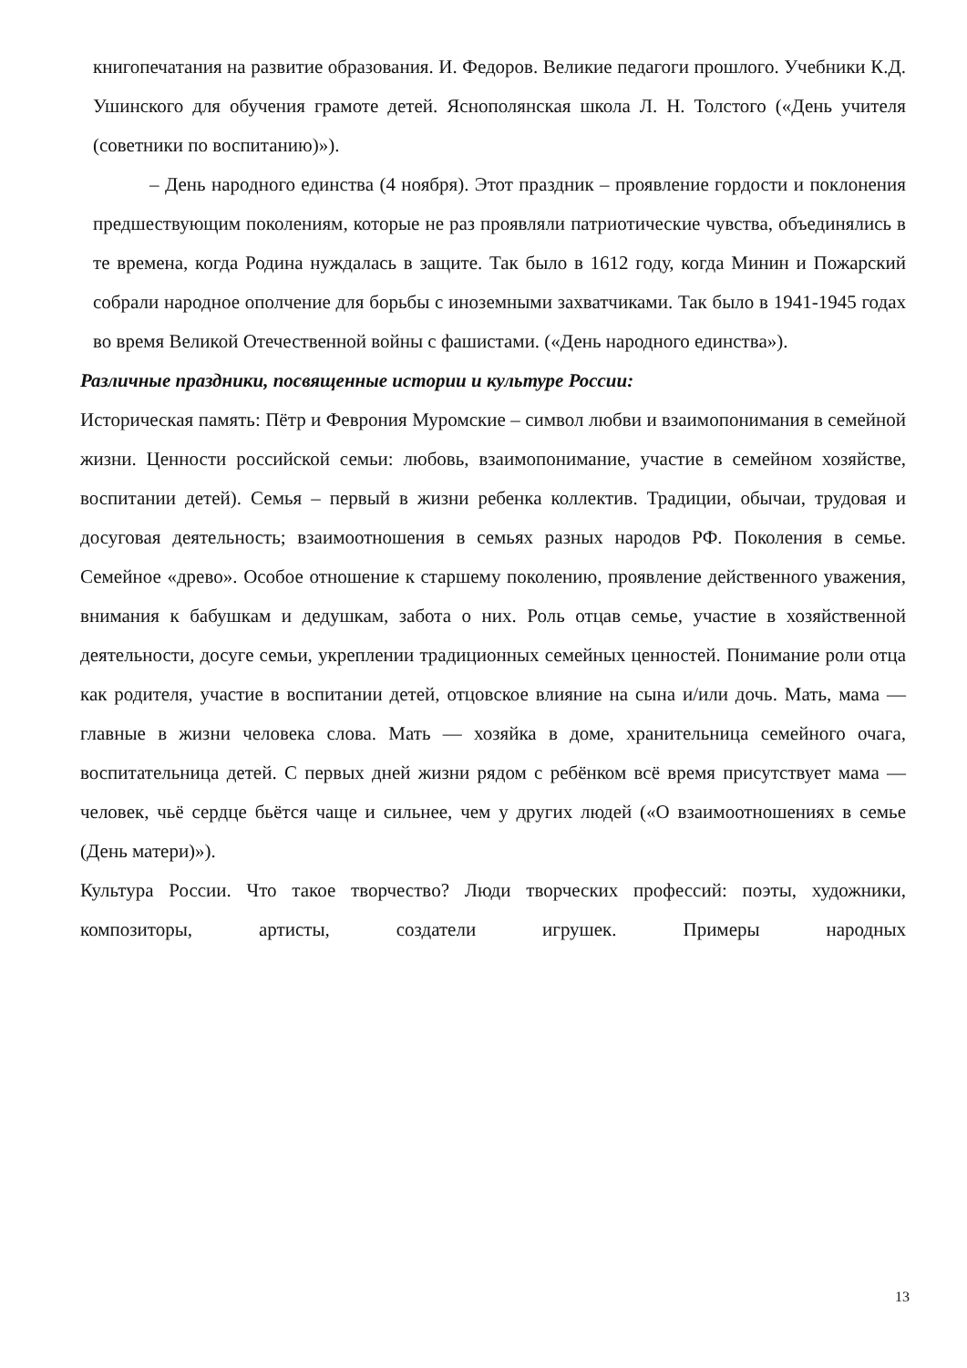книгопечатания на развитие образования. И. Федоров. Великие педагоги прошлого. Учебники К.Д. Ушинского для обучения грамоте детей. Яснополянская школа Л. Н. Толстого («День учителя (советники по воспитанию)»).
– День народного единства (4 ноября). Этот праздник – проявление гордости и поклонения предшествующим поколениям, которые не раз проявляли патриотические чувства, объединялись в те времена, когда Родина нуждалась в защите. Так было в 1612 году, когда Минин и Пожарский собрали народное ополчение для борьбы с иноземными захватчиками. Так было в 1941-1945 годах во время Великой Отечественной войны с фашистами. («День народного единства»).
Различные праздники, посвященные истории и культуре России:
Историческая память: Пётр и Феврония Муромские – символ любви и взаимопонимания в семейной жизни. Ценности российской семьи: любовь, взаимопонимание, участие в семейном хозяйстве, воспитании детей). Семья – первый в жизни ребенка коллектив. Традиции, обычаи, трудовая и досуговая деятельность; взаимоотношения в семьях разных народов РФ. Поколения в семье. Семейное «древо». Особое отношение к старшему поколению, проявление действенного уважения, внимания к бабушкам и дедушкам, забота о них. Роль отцав семье, участие в хозяйственной деятельности, досуге семьи, укреплении традиционных семейных ценностей. Понимание роли отца как родителя, участие в воспитании детей, отцовское влияние на сына и/или дочь. Мать, мама — главные в жизни человека слова. Мать — хозяйка в доме, хранительница семейного очага, воспитательница детей. С первых дней жизни рядом с ребёнком всё время присутствует мама — человек, чьё сердце бьётся чаще и сильнее, чем у других людей («О взаимоотношениях в семье (День матери)»).
Культура России. Что такое творчество? Люди творческих профессий: поэты, художники, композиторы, артисты, создатели игрушек. Примеры народных
13